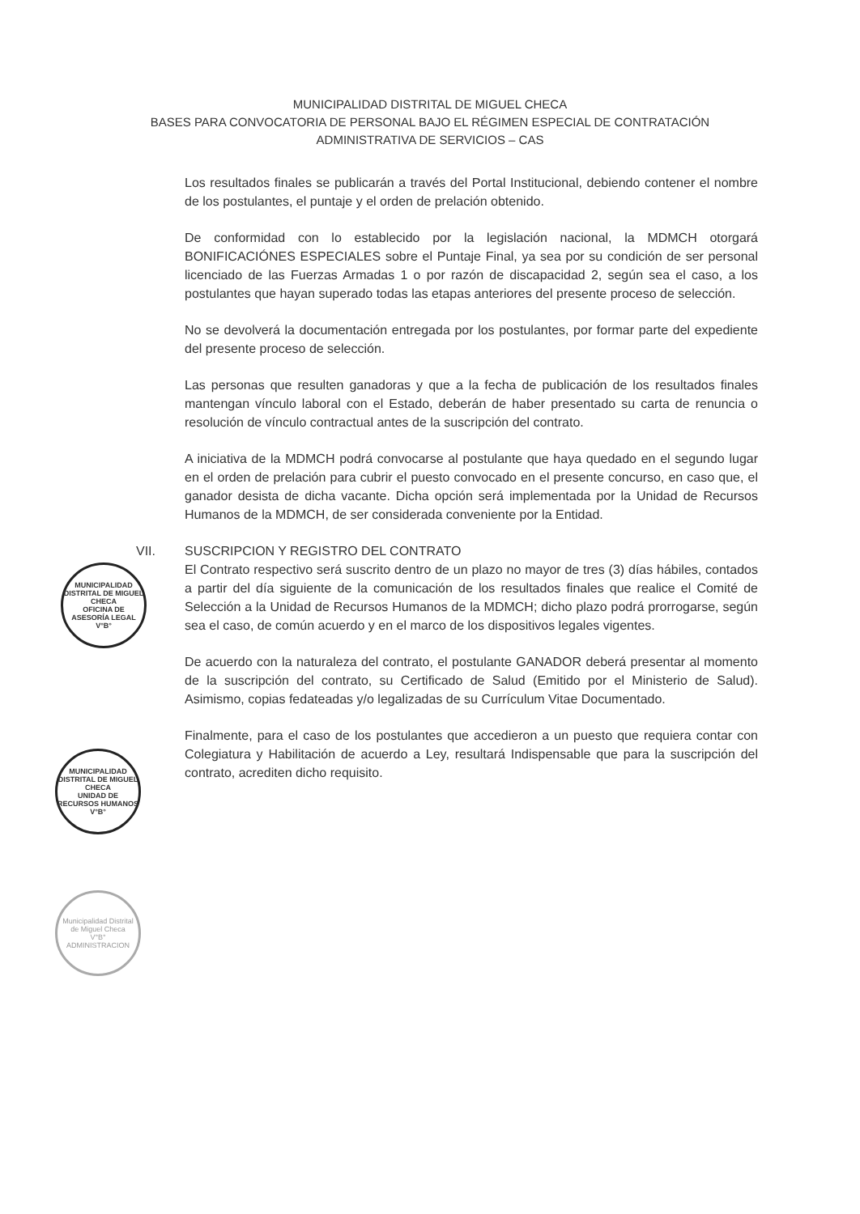MUNICIPALIDAD DISTRITAL DE MIGUEL CHECA
BASES PARA CONVOCATORIA DE PERSONAL BAJO EL RÉGIMEN ESPECIAL DE CONTRATACIÓN
ADMINISTRATIVA DE SERVICIOS – CAS
Los resultados finales se publicarán a través del Portal Institucional, debiendo contener el nombre de los postulantes, el puntaje y el orden de prelación obtenido.
De conformidad con lo establecido por la legislación nacional, la MDMCH otorgará BONIFICACIÓNES ESPECIALES sobre el Puntaje Final, ya sea por su condición de ser personal licenciado de las Fuerzas Armadas 1 o por razón de discapacidad 2, según sea el caso, a los postulantes que hayan superado todas las etapas anteriores del presente proceso de selección.
No se devolverá la documentación entregada por los postulantes, por formar parte del expediente del presente proceso de selección.
Las personas que resulten ganadoras y que a la fecha de publicación de los resultados finales mantengan vínculo laboral con el Estado, deberán de haber presentado su carta de renuncia o resolución de vínculo contractual antes de la suscripción del contrato.
A iniciativa de la MDMCH podrá convocarse al postulante que haya quedado en el segundo lugar en el orden de prelación para cubrir el puesto convocado en el presente concurso, en caso que, el ganador desista de dicha vacante. Dicha opción será implementada por la Unidad de Recursos Humanos de la MDMCH, de ser considerada conveniente por la Entidad.
VII. SUSCRIPCION Y REGISTRO DEL CONTRATO
El Contrato respectivo será suscrito dentro de un plazo no mayor de tres (3) días hábiles, contados a partir del día siguiente de la comunicación de los resultados finales que realice el Comité de Selección a la Unidad de Recursos Humanos de la MDMCH; dicho plazo podrá prorrogarse, según sea el caso, de común acuerdo y en el marco de los dispositivos legales vigentes.
De acuerdo con la naturaleza del contrato, el postulante GANADOR deberá presentar al momento de la suscripción del contrato, su Certificado de Salud (Emitido por el Ministerio de Salud). Asimismo, copias fedateadas y/o legalizadas de su Currículum Vitae Documentado.
Finalmente, para el caso de los postulantes que accedieron a un puesto que requiera contar con Colegiatura y Habilitación de acuerdo a Ley, resultará Indispensable que para la suscripción del contrato, acrediten dicho requisito.
MUNICIPALIDAD DISTRITAL DE MIGUEL CHECA
OFICINA DE ASESORÍA LEGAL
V°B°
MUNICIPALIDAD DISTRITAL DE MIGUEL CHECA
UNIDAD DE RECURSOS HUMANOS
V°B°
Municipalidad Distrital de Miguel Checa
V°B°
ADMINISTRACION